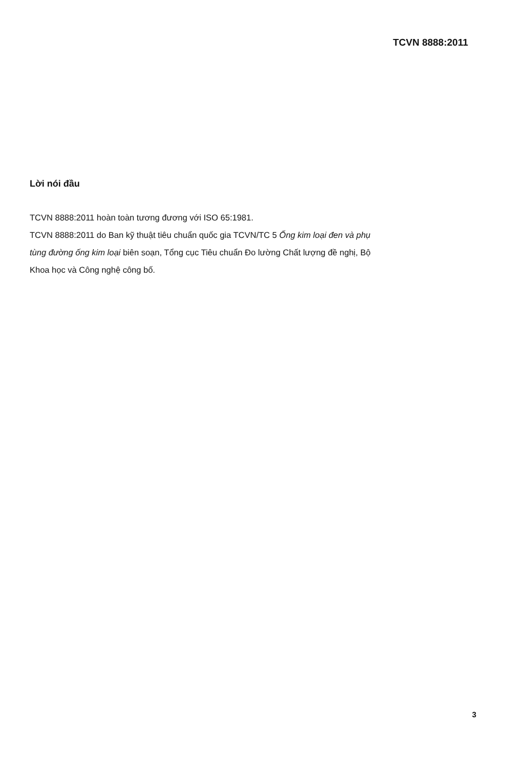TCVN 8888:2011
Lời nói đầu
TCVN 8888:2011 hoàn toàn tương đương với ISO 65:1981.
TCVN 8888:2011 do Ban kỹ thuật tiêu chuẩn quốc gia TCVN/TC 5 Ống kim loại đen và phụ tùng đường ống kim loại biên soạn, Tổng cục Tiêu chuẩn Đo lường Chất lượng đề nghị, Bộ Khoa học và Công nghệ công bố.
3